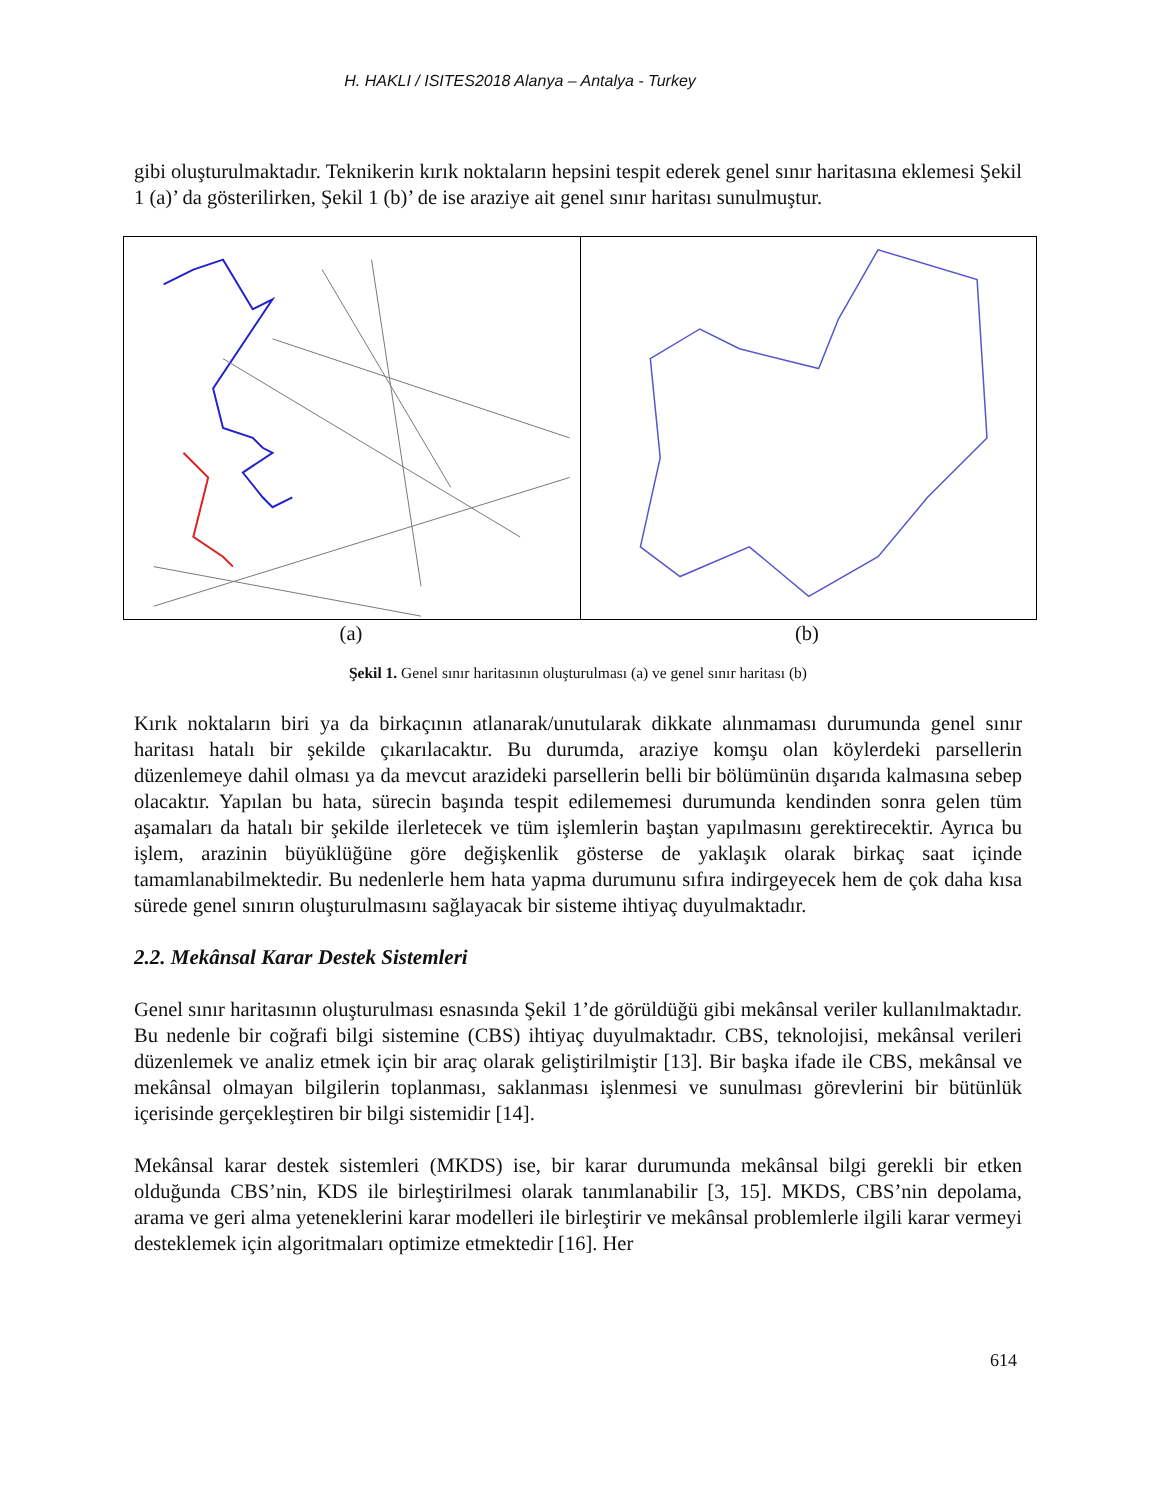H. HAKLI / ISITES2018 Alanya – Antalya - Turkey
gibi oluşturulmaktadır. Teknikerin kırık noktaların hepsini tespit ederek genel sınır haritasına eklemesi Şekil 1 (a)’ da gösterilirken, Şekil 1 (b)’ de ise araziye ait genel sınır haritası sunulmuştur.
(a) (b)
Şekil 1. Genel sınır haritasının oluşturulması (a) ve genel sınır haritası (b)
Kırık noktaların biri ya da birkaçının atlanarak/unutularak dikkate alınmaması durumunda genel sınır haritası hatalı bir şekilde çıkarılacaktır. Bu durumda, araziye komşu olan köylerdeki parsellerin düzenlemeye dahil olması ya da mevcut arazideki parsellerin belli bir bölümünün dışarıda kalmasına sebep olacaktır. Yapılan bu hata, sürecin başında tespit edilememesi durumunda kendinden sonra gelen tüm aşamaları da hatalı bir şekilde ilerletecek ve tüm işlemlerin baştan yapılmasını gerektirecektir. Ayrıca bu işlem, arazinin büyüklüğüne göre değişkenlik gösterse de yaklaşık olarak birkaç saat içinde tamamlanabilmektedir. Bu nedenlerle hem hata yapma durumunu sıfıra indirgeyecek hem de çok daha kısa sürede genel sınırın oluşturulmasını sağlayacak bir sisteme ihtiyaç duyulmaktadır.
2.2. Mekânsal Karar Destek Sistemleri
Genel sınır haritasının oluşturulması esnasında Şekil 1’de görüldüğü gibi mekânsal veriler kullanılmaktadır. Bu nedenle bir coğrafi bilgi sistemine (CBS) ihtiyaç duyulmaktadır. CBS, teknolojisi, mekânsal verileri düzenlemek ve analiz etmek için bir araç olarak geliştirilmiştir [13]. Bir başka ifade ile CBS, mekânsal ve mekânsal olmayan bilgilerin toplanması, saklanması işlenmesi ve sunulması görevlerini bir bütünlük içerisinde gerçekleştiren bir bilgi sistemidir [14].
Mekânsal karar destek sistemleri (MKDS) ise, bir karar durumunda mekânsal bilgi gerekli bir etken olduğunda CBS’nin, KDS ile birleştirilmesi olarak tanımlanabilir [3, 15]. MKDS, CBS’nin depolama, arama ve geri alma yeteneklerini karar modelleri ile birleştirir ve mekânsal problemlerle ilgili karar vermeyi desteklemek için algoritmaları optimize etmektedir [16]. Her
614